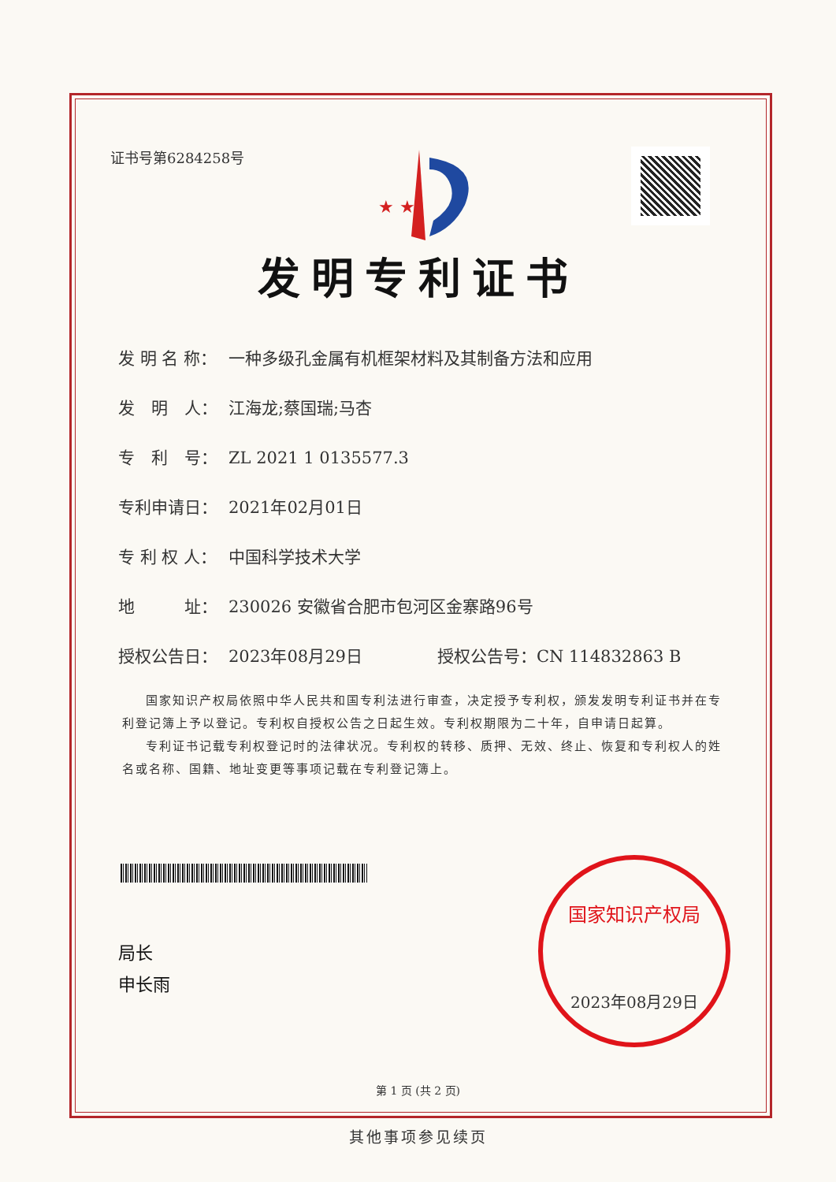证书号第6284258号
★ ★
发明专利证书
发 明 名 称： 一种多级孔金属有机框架材料及其制备方法和应用
发　明　人： 江海龙;蔡国瑞;马杏
专　利　号： ZL 2021 1 0135577.3
专利申请日： 2021年02月01日
专 利 权 人： 中国科学技术大学
地　　　址： 230026 安徽省合肥市包河区金寨路96号
授权公告日： 2023年08月29日 授权公告号：CN 114832863 B
国家知识产权局依照中华人民共和国专利法进行审查，决定授予专利权，颁发发明专利证书并在专利登记簿上予以登记。专利权自授权公告之日起生效。专利权期限为二十年，自申请日起算。
专利证书记载专利权登记时的法律状况。专利权的转移、质押、无效、终止、恢复和专利权人的姓名或名称、国籍、地址变更等事项记载在专利登记簿上。
局长
申长雨
国家知识产权局
2023年08月29日
第 1 页 (共 2 页)
其他事项参见续页